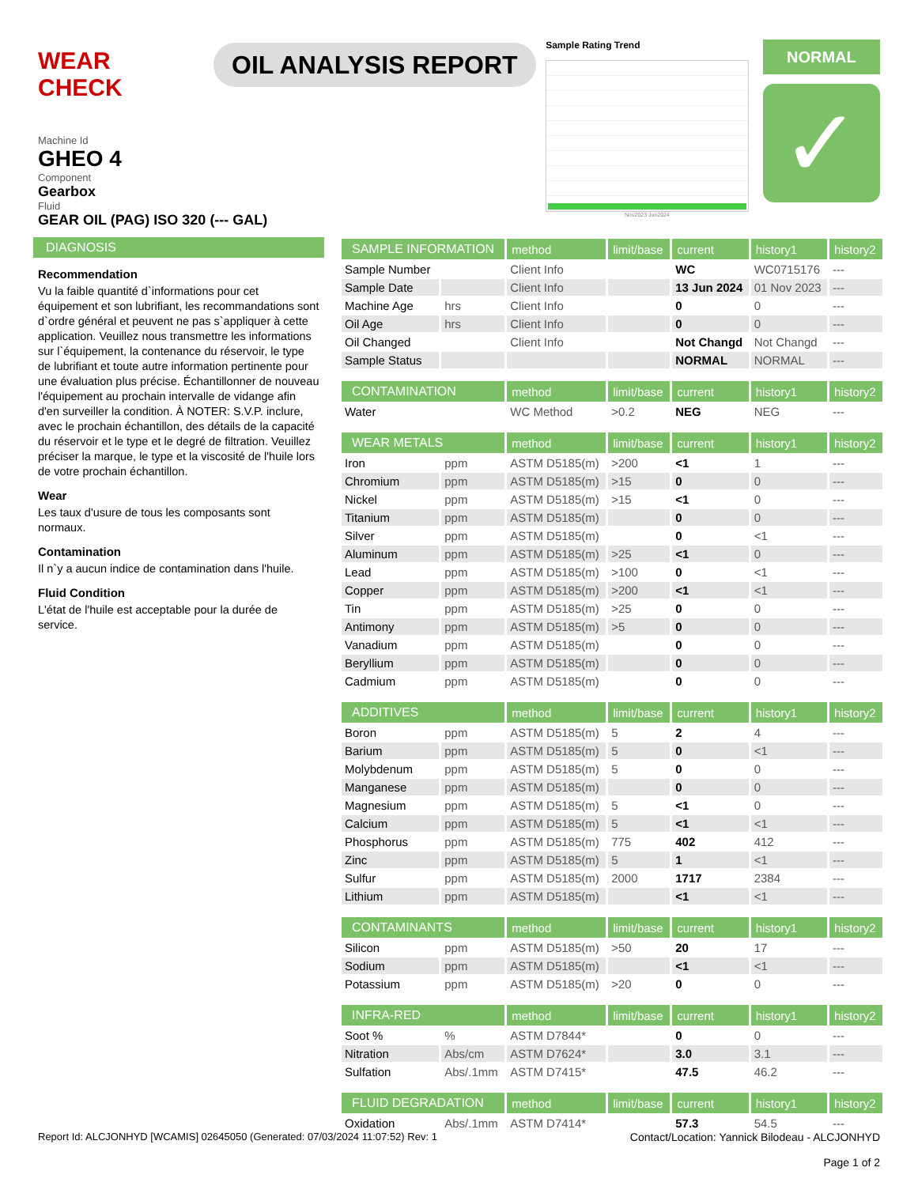WEAR CHECK
OIL ANALYSIS REPORT
Sample Rating Trend
Nov2023 Jun2024
NORMAL
✓
Machine Id
GHEO 4
Component
Gearbox
Fluid
GEAR OIL (PAG) ISO 320 (--- GAL)
DIAGNOSIS
Recommendation
Vu la faible quantité d`informations pour cet équipement et son lubrifiant, les recommandations sont d`ordre général et peuvent ne pas s`appliquer à cette application. Veuillez nous transmettre les informations sur l`équipement, la contenance du réservoir, le type de lubrifiant et toute autre information pertinente pour une évaluation plus précise. Échantillonner de nouveau l'équipement au prochain intervalle de vidange afin d'en surveiller la condition. À NOTER: S.V.P. inclure, avec le prochain échantillon, des détails de la capacité du réservoir et le type et le degré de filtration. Veuillez préciser la marque, le type et la viscosité de l'huile lors de votre prochain échantillon.
Wear
Les taux d'usure de tous les composants sont normaux.
Contamination
Il n`y a aucun indice de contamination dans l'huile.
Fluid Condition
L'état de l'huile est acceptable pour la durée de service.
| SAMPLE INFORMATION | | method | limit/base | current | history1 | history2 |
| --- | --- | --- | --- | --- | --- | --- |
| Sample Number | | Client Info | | WC | WC0715176 | --- |
| Sample Date | | Client Info | | 13 Jun 2024 | 01 Nov 2023 | --- |
| Machine Age | hrs | Client Info | | 0 | 0 | --- |
| Oil Age | hrs | Client Info | | 0 | 0 | --- |
| Oil Changed | | Client Info | | Not Changd | Not Changd | --- |
| Sample Status | | | | NORMAL | NORMAL | --- |
| CONTAMINATION | | method | limit/base | current | history1 | history2 |
| Water | | WC Method | >0.2 | NEG | NEG | --- |
| WEAR METALS | | method | limit/base | current | history1 | history2 |
| Iron | ppm | ASTM D5185(m) | >200 | <1 | 1 | --- |
| Chromium | ppm | ASTM D5185(m) | >15 | 0 | 0 | --- |
| Nickel | ppm | ASTM D5185(m) | >15 | <1 | 0 | --- |
| Titanium | ppm | ASTM D5185(m) | | 0 | 0 | --- |
| Silver | ppm | ASTM D5185(m) | | 0 | <1 | --- |
| Aluminum | ppm | ASTM D5185(m) | >25 | <1 | 0 | --- |
| Lead | ppm | ASTM D5185(m) | >100 | 0 | <1 | --- |
| Copper | ppm | ASTM D5185(m) | >200 | <1 | <1 | --- |
| Tin | ppm | ASTM D5185(m) | >25 | 0 | 0 | --- |
| Antimony | ppm | ASTM D5185(m) | >5 | 0 | 0 | --- |
| Vanadium | ppm | ASTM D5185(m) | | 0 | 0 | --- |
| Beryllium | ppm | ASTM D5185(m) | | 0 | 0 | --- |
| Cadmium | ppm | ASTM D5185(m) | | 0 | 0 | --- |
| ADDITIVES | | method | limit/base | current | history1 | history2 |
| Boron | ppm | ASTM D5185(m) | 5 | 2 | 4 | --- |
| Barium | ppm | ASTM D5185(m) | 5 | 0 | <1 | --- |
| Molybdenum | ppm | ASTM D5185(m) | 5 | 0 | 0 | --- |
| Manganese | ppm | ASTM D5185(m) | | 0 | 0 | --- |
| Magnesium | ppm | ASTM D5185(m) | 5 | <1 | 0 | --- |
| Calcium | ppm | ASTM D5185(m) | 5 | <1 | <1 | --- |
| Phosphorus | ppm | ASTM D5185(m) | 775 | 402 | 412 | --- |
| Zinc | ppm | ASTM D5185(m) | 5 | 1 | <1 | --- |
| Sulfur | ppm | ASTM D5185(m) | 2000 | 1717 | 2384 | --- |
| Lithium | ppm | ASTM D5185(m) | | <1 | <1 | --- |
| CONTAMINANTS | | method | limit/base | current | history1 | history2 |
| Silicon | ppm | ASTM D5185(m) | >50 | 20 | 17 | --- |
| Sodium | ppm | ASTM D5185(m) | | <1 | <1 | --- |
| Potassium | ppm | ASTM D5185(m) | >20 | 0 | 0 | --- |
| INFRA-RED | | method | limit/base | current | history1 | history2 |
| Soot % | % | ASTM D7844* | | 0 | 0 | --- |
| Nitration | Abs/cm | ASTM D7624* | | 3.0 | 3.1 | --- |
| Sulfation | Abs/.1mm | ASTM D7415* | | 47.5 | 46.2 | --- |
| FLUID DEGRADATION | | method | limit/base | current | history1 | history2 |
| Oxidation | Abs/.1mm | ASTM D7414* | | 57.3 | 54.5 | --- |
Report Id: ALCJONHYD [WCAMIS] 02645050 (Generated: 07/03/2024 11:07:52) Rev: 1
Contact/Location: Yannick Bilodeau - ALCJONHYD
Page 1 of 2